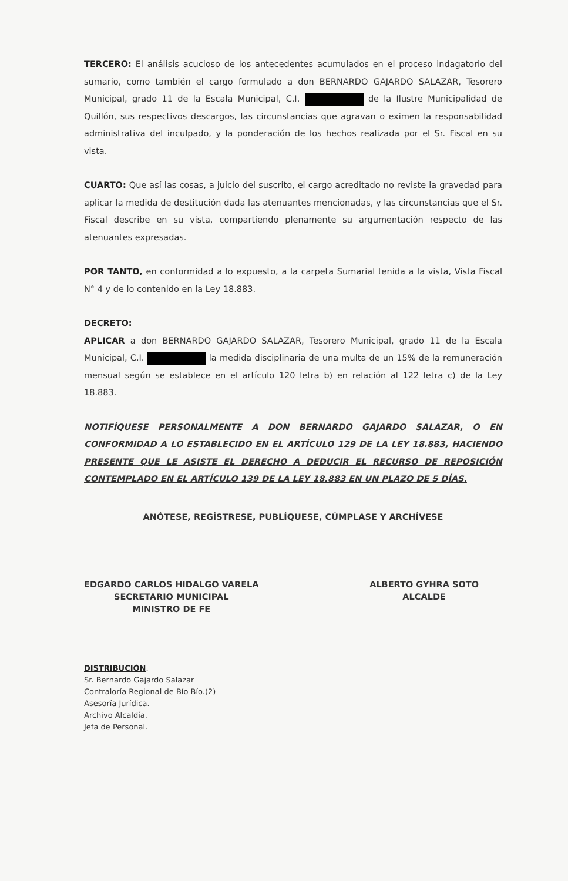TERCERO: El análisis acucioso de los antecedentes acumulados en el proceso indagatorio del sumario, como también el cargo formulado a don BERNARDO GAJARDO SALAZAR, Tesorero Municipal, grado 11 de la Escala Municipal, C.I. de la Ilustre Municipalidad de Quillón, sus respectivos descargos, las circunstancias que agravan o eximen la responsabilidad administrativa del inculpado, y la ponderación de los hechos realizada por el Sr. Fiscal en su vista.
CUARTO: Que así las cosas, a juicio del suscrito, el cargo acreditado no reviste la gravedad para aplicar la medida de destitución dada las atenuantes mencionadas, y las circunstancias que el Sr. Fiscal describe en su vista, compartiendo plenamente su argumentación respecto de las atenuantes expresadas.
POR TANTO, en conformidad a lo expuesto, a la carpeta Sumarial tenida a la vista, Vista Fiscal N° 4 y de lo contenido en la Ley 18.883.
DECRETO:
APLICAR a don BERNARDO GAJARDO SALAZAR, Tesorero Municipal, grado 11 de la Escala Municipal, C.I. la medida disciplinaria de una multa de un 15% de la remuneración mensual según se establece en el artículo 120 letra b) en relación al 122 letra c) de la Ley 18.883.
NOTIFÍQUESE PERSONALMENTE A DON BERNARDO GAJARDO SALAZAR, O EN CONFORMIDAD A LO ESTABLECIDO EN EL ARTÍCULO 129 DE LA LEY 18.883, HACIENDO PRESENTE QUE LE ASISTE EL DERECHO A DEDUCIR EL RECURSO DE REPOSICIÓN CONTEMPLADO EN EL ARTÍCULO 139 DE LA LEY 18.883 EN UN PLAZO DE 5 DÍAS.
ANÓTESE, REGÍSTRESE, PUBLÍQUESE, CÚMPLASE Y ARCHÍVESE
EDGARDO CARLOS HIDALGO VARELA
SECRETARIO MUNICIPAL
MINISTRO DE FE
ALBERTO GYHRA SOTO
ALCALDE
DISTRIBUCIÓN.
Sr. Bernardo Gajardo Salazar
Contraloría Regional de Bío Bío.(2)
Asesoría Jurídica.
Archivo Alcaldía.
Jefa de Personal.